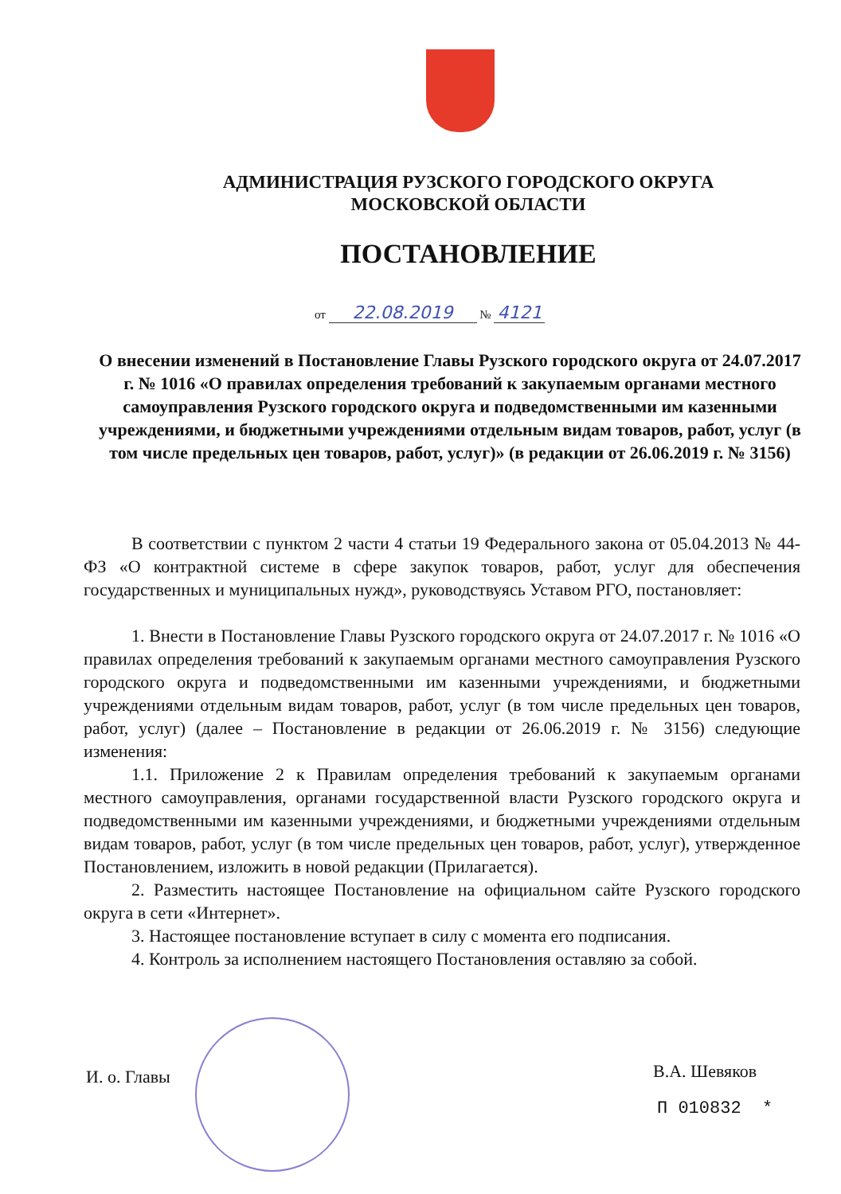АДМИНИСТРАЦИЯ РУЗСКОГО ГОРОДСКОГО ОКРУГА
МОСКОВСКОЙ ОБЛАСТИ
ПОСТАНОВЛЕНИЕ
от 22.08.2019 № 4121
О внесении изменений в Постановление Главы Рузского городского округа от 24.07.2017 г. № 1016 «О правилах определения требований к закупаемым органами местного самоуправления Рузского городского округа и подведомственными им казенными учреждениями, и бюджетными учреждениями отдельным видам товаров, работ, услуг (в том числе предельных цен товаров, работ, услуг)» (в редакции от 26.06.2019 г. № 3156)
В соответствии с пунктом 2 части 4 статьи 19 Федерального закона от 05.04.2013 № 44-ФЗ «О контрактной системе в сфере закупок товаров, работ, услуг для обеспечения государственных и муниципальных нужд», руководствуясь Уставом РГО, постановляет:
1. Внести в Постановление Главы Рузского городского округа от 24.07.2017 г. № 1016 «О правилах определения требований к закупаемым органами местного самоуправления Рузского городского округа и подведомственными им казенными учреждениями, и бюджетными учреждениями отдельным видам товаров, работ, услуг (в том числе предельных цен товаров, работ, услуг) (далее – Постановление в редакции от 26.06.2019 г. № 3156) следующие изменения:
1.1. Приложение 2 к Правилам определения требований к закупаемым органами местного самоуправления, органами государственной власти Рузского городского округа и подведомственными им казенными учреждениями, и бюджетными учреждениями отдельным видам товаров, работ, услуг (в том числе предельных цен товаров, работ, услуг), утвержденное Постановлением, изложить в новой редакции (Прилагается).
2. Разместить настоящее Постановление на официальном сайте Рузского городского округа в сети «Интернет».
3. Настоящее постановление вступает в силу с момента его подписания.
4. Контроль за исполнением настоящего Постановления оставляю за собой.
И. о. Главы В.А. Шевяков
П 010832 *